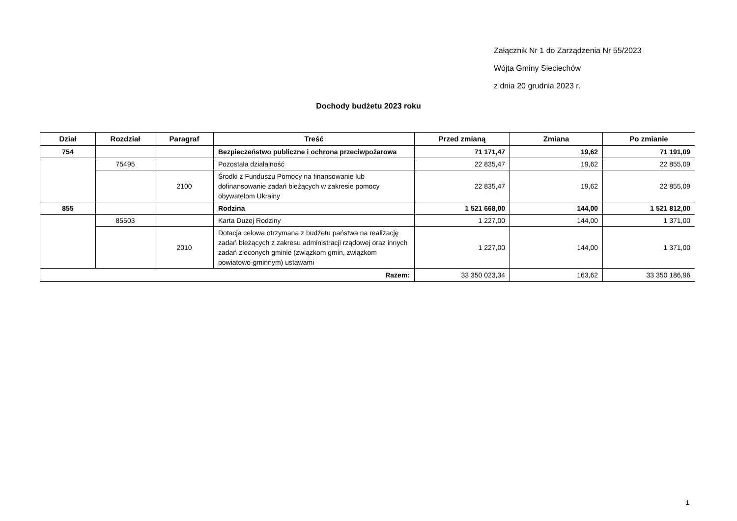Załącznik Nr 1 do Zarządzenia Nr 55/2023
Wójta Gminy Sieciechów
z dnia 20 grudnia 2023 r.
Dochody budżetu 2023 roku
| Dział | Rozdział | Paragraf | Treść | Przed zmianą | Zmiana | Po zmianie |
| --- | --- | --- | --- | --- | --- | --- |
| 754 | | | Bezpieczeństwo publiczne i ochrona przeciwpożarowa | 71 171,47 | 19,62 | 71 191,09 |
| | 75495 | | Pozostała działalność | 22 835,47 | 19,62 | 22 855,09 |
| | | 2100 | Środki z Funduszu Pomocy na finansowanie lub dofinansowanie zadań bieżących w zakresie pomocy obywatelom Ukrainy | 22 835,47 | 19,62 | 22 855,09 |
| 855 | | | Rodzina | 1 521 668,00 | 144,00 | 1 521 812,00 |
| | 85503 | | Karta Dużej Rodziny | 1 227,00 | 144,00 | 1 371,00 |
| | | 2010 | Dotacja celowa otrzymana z budżetu państwa na realizację zadań bieżących z zakresu administracji rządowej oraz innych zadań zleconych gminie (związkom gmin, związkom powiatowo-gminnym) ustawami | 1 227,00 | 144,00 | 1 371,00 |
| Razem: | | | | 33 350 023,34 | 163,62 | 33 350 186,96 |
1